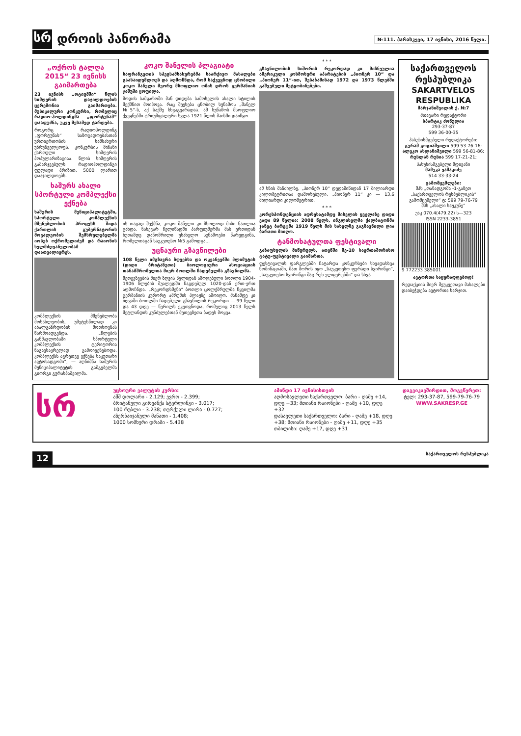სრ
დროის პანორამა
№111. პარასკევი, 17 ივნისი, 2016 წელი.
„ოქროს ტალღა 2015“ 23 ივნისს გაიმართება
23 ივნისს „ოტიუმში“ წლის სიმღერის დაჯილდოების ცერემონია გაიმართება. მუსიკალური კონკურსი, რომელიც რადიო-ჰოლდინგმა „ფორტუნამ“ დააფუძნა, უკვე მესამედ ტარდება.
როგორც რადიოჰოლდინგ „ფორტუნას“ საზოგადოებასთან ურთიერთობის სამსახური უზრუნველყოფს, კონკურსის მიზანი ქართული სიმღერის პოპულარიზაციაა. წლის სიმღერის გამარჯვებულს რადიოჰოლდინგი ფულადი პრიზით, 5000 ლარით დააჯილდოებს.
ხაშურს ახალი სპორტული კომპლექსი ექნება
ხაშურის მუნიციპალიტეტში, სპორტული კომპლექსის მშენებლობის პროცესს შიდა ქართლის გუბერნატორის მოვალეობის შემსრულებელმა იოსებ ოქრომელიძემ და რაიონის ხელმძღვანელობამ დაათვალიერეს.
კომპლექსის მშენებლობა მოსახლეობის, უმეტესწილად კი ახალგაზრდობის მოთხოვნას წარმოადგენდა. „წლების განმავლობაში სპორტული კომპლექსის ტერიტორია ნაგავსაყრელად გამოიყენებოდა. კომპლექსს აგრეთვე ექნება საკუთარი ავტოსადგომი“, — აღნიშნა ხაშურის მუნიციპალიტეტის გამგებელმა გიორგი გურასპაშვილმა.
კოკო შანელის პლაგიატი
საფრანგეთის სპეცსამსახურებმა საარქივო მასალები გაასაიდუმლოეს და აღმოჩნდა, რომ საქვეყნოდ ცნობილი კოკო შანელი მეორე მსოფლიო ომის დროს გერმანიის ჯაშუში ყოფილა.
მოდის სამყაროში მან დიდება სამოსელის ახალი სტილის შექმნით მოიპოვა. რაც შეეხება ცნობილ სუნამოს „შანელ №5“-ს, აქ საქმე სხვაგვარადაა. ამ სუნამოს მსოფლიო ქვეყნებში ტრიუმფალური სვლა 1921 წლის მაისში დაიწყო.
ის თავად შექმნა, კოკო შანელი კი მხოლოდ მისი ნათლია გახდა. ნახევარ წელიწადში პარფიუმერმა მას ერთიდან ხუთამდე დანომრილი უსახელო სუნამოები წარუდგინა, რომელთაგან საუკეთესო №5 გამოდგა...
უცნაური გზავნილები
108 წელი იმგზავრა ზღვებსა და ოკეანეებში პლიმუტის (დიდი ბრიტანეთი) ბიოლოგიური ასოციაციის თანამშრომელთა მიერ ბოთლში ჩადებულმა გზავნილმა.
მეთევზეების მიერ ზღვის წყლიდან ამოღებული ბოთლი 1904-1906 წლების შუალედში ჩაგდებულ 1020-დან ერთ-ერთ აღმოჩნდა. „რეკორდსმენი“ ბოთლი ცოლქმრულმა წყვილმა გერმანიის კურორტ ამრუმის პლაჟზე ამოიღო. მანამდე კი ზღვაში ბოთლში ჩადებული გზავნილის რეკორდი — 99 წელი და 43 დღე — წერილს ეკუთვნოდა, რომელიც 2013 წელს შეტლანდის კუნძულებთან მეთევზეთა ბადეს მოყვა.
* * *
გზავნილობის სიშორის რეკორდად კი მიჩნეულია ამერიკული კოსმოსური აპარატების „პიონერ 10“ და „პიონერ 11“-ით, შესაბამისად 1972 და 1973 წლებში გაშვებული შეტყობინებები.
ამ ხნის მანძილზე, „პიონერ 10“ დედამიწიდან 17 მილიარდი კილომეტრითაა დაშორებული, „პიონერ 11“ კი — 13,6 მილიარდი კილომეტრით.
* * *
კორესპონდენციის ადრესატამდე მისვლის ყველაზე დიდი ვადა 89 წელია: 2008 წელს, ინგლისელმა ქალბატონმა ჯანეტ ბარეტმა 1919 წელს მის სახელზე გაგზავნილი ღია ბარათი მიიღო.
ტანმოხატულთა ფესტივალი
გაზაფხულის მიწურულს, ათენში მე-10 საერთაშორისო ტატუ-ფესტივალი გაიმართა.
ფესტივალის ფარგლებში ჩატარდა კონკურსები სხვადასხვა ნომინაციაში, მათ შორის იყო „საუკეთესო ფერადი სვირინგი“, „საუკეთესო სვირინგი შავ-რუხ ელფერებში“ და სხვა.
საქართველოს რესპუბლიკა
SAKARTVELOS RESPUBLIKA
მარჯანიშვილის ქ. №7
მთავარი რედაქტორი
სპარტაკ ძოწულია
293-37-87
599 36-00-35
პასუხისმგებელი რედაქტორები:
გურამ გოგიაშვილი 599 53-76-16;
ალეკო ასლანიშვილი 599 56-81-86;
რუსლან რუსია 599 17-21-21;
პასუხისმგებელი მდივანი
მამუკა ვაშაკიძე
514 33-33-24
გამომცემლები:
შპს „თანადგომა -1-გაზეთ „საქართველოს რესპუბლიკის“ გამომცემელი“ ტ: 599 79-76-79
შპს „ახალი საუკუნე“
უაკ 070.4(479.22) ს—323
ISSN 2233-3851
9 772233 385001
ავტორთა საყურადღებოდ!
რედაქციის მიერ შეუკვეთავი მასალები დაიბეჭდება ავტორთა ხარჯით.
სრ
უცხოური ვალუტის კურსი:
აშშ დოლარი - 2.129; ევრო - 2.399;
ბრიტანული გირვანქა სტერლინგი - 3.017;
100 რუბლი - 3.238; თურქული ლირა - 0.727;
აზერბაიჯანული მანათი - 1.408;
1000 სომხური დრამი - 5.438
ამინდი 17 ივნისისთვის
აღმოსავლეთი საქართველო: ბარი - ღამე +14, დღე +33; მთიანი რაიონები - ღამე +10, დღე +32
დასავლეთი საქართველო: ბარი - ღამე +18, დღე +38; მთიანი რაიონები - ღამე +11, დღე +35
თბილისი: ღამე +17, დღე +31
დაგვიკავშირდით, მოგვწერეთ:
ტელ: 293-37-87, 599-79-76-79
WWW.SAKRESP.GE
12 საქართველოს რესპუბლიკა